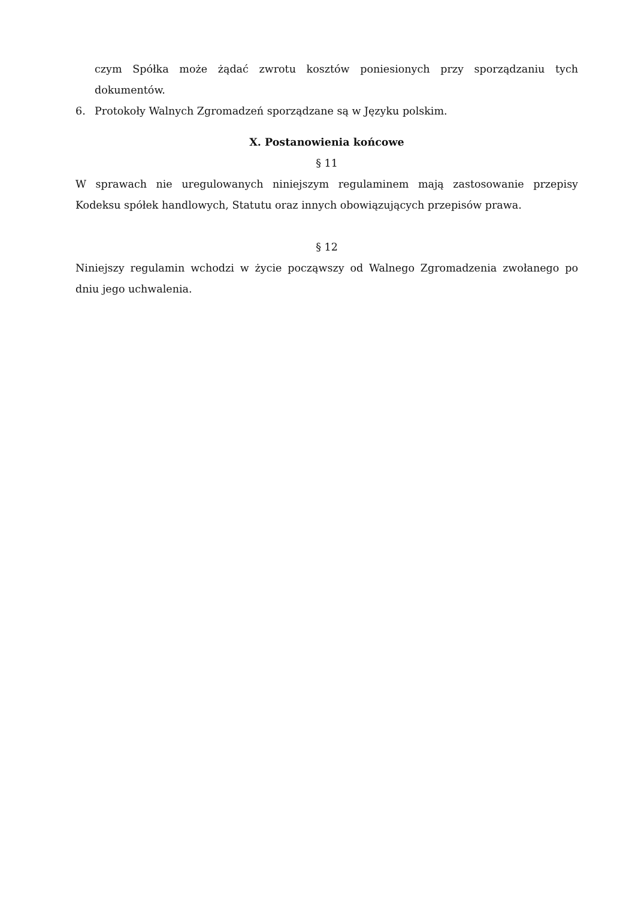czym Spółka może żądać zwrotu kosztów poniesionych przy sporządzaniu tych dokumentów.
6. Protokoły Walnych Zgromadzeń sporządzane są w Języku polskim.
X. Postanowienia końcowe
§ 11
W sprawach nie uregulowanych niniejszym regulaminem mają zastosowanie przepisy Kodeksu spółek handlowych, Statutu oraz innych obowiązujących przepisów prawa.
§ 12
Niniejszy regulamin wchodzi w życie począwszy od Walnego Zgromadzenia zwołanego po dniu jego uchwalenia.